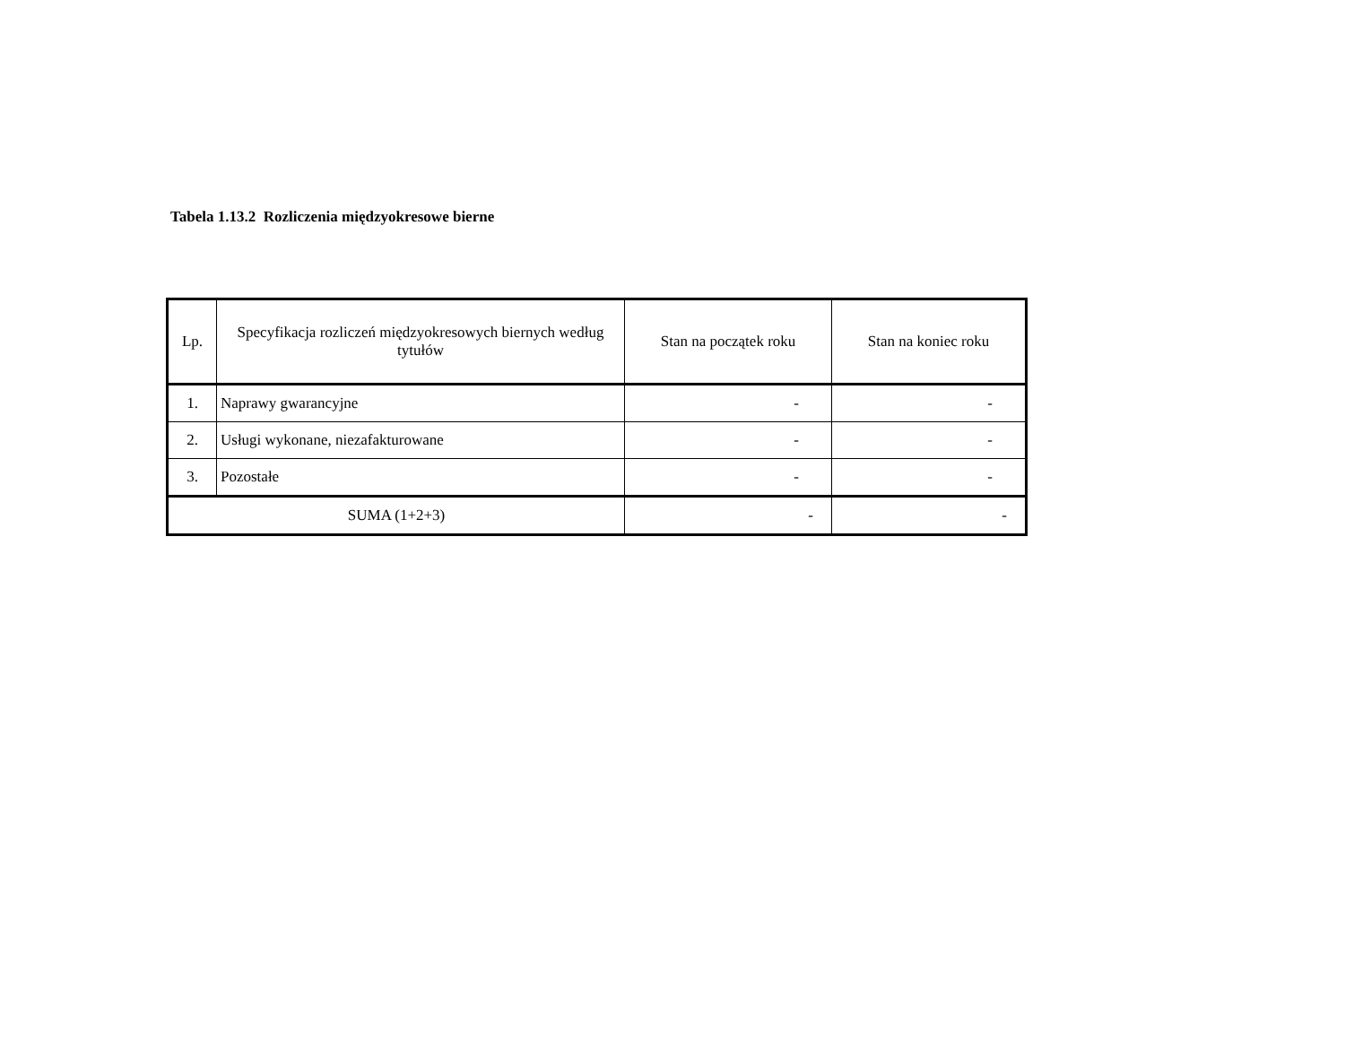Tabela 1.13.2 Rozliczenia międzyokresowe bierne
| Lp. | Specyfikacja rozliczeń międzyokresowych biernych według tytułów | Stan na początek roku | Stan na koniec roku |
| --- | --- | --- | --- |
| 1. | Naprawy gwarancyjne | - | - |
| 2. | Usługi wykonane, niezafakturowane | - | - |
| 3. | Pozostałe | - | - |
| SUMA (1+2+3) | | - | - |